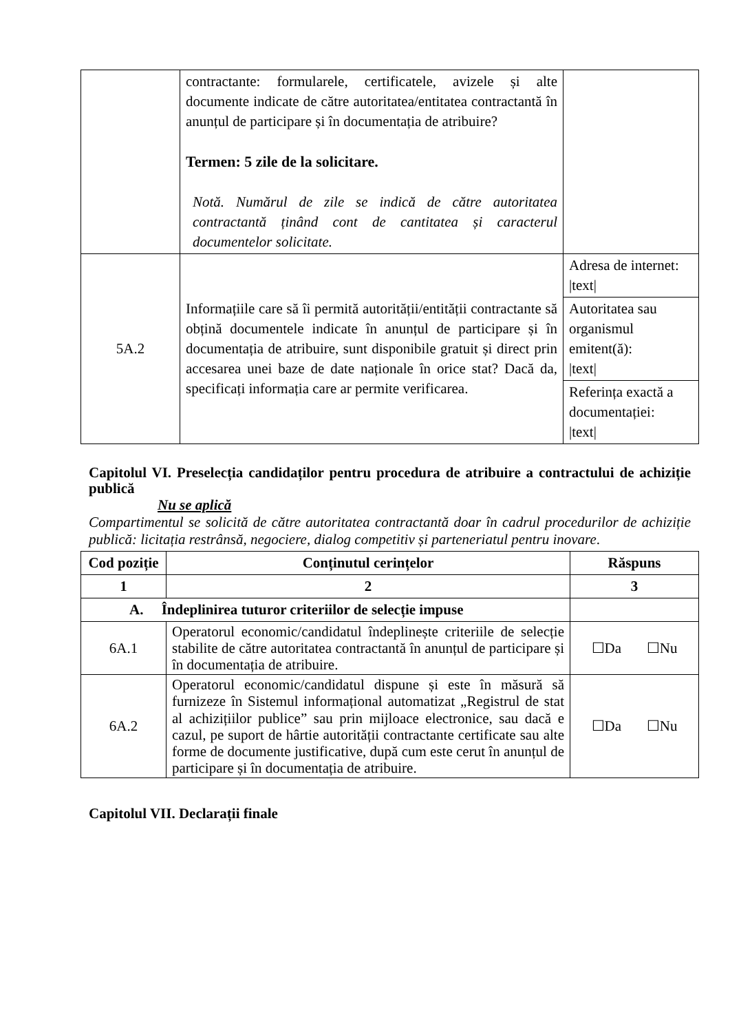| | contractante: formularele, certificatele, avizele și alte documente indicate de către autoritatea/entitatea contractantă în anunțul de participare și în documentația de atribuire? Termen: 5 zile de la solicitare. Notă. Numărul de zile se indică de către autoritatea contractantă ținând cont de cantitatea și caracterul documentelor solicitate. | |
| 5A.2 | Informațiile care să îi permită autorității/entității contractante să obțină documentele indicate în anunțul de participare și în documentația de atribuire, sunt disponibile gratuit și direct prin accesarea unei baze de date naționale în orice stat? Dacă da, specificați informația care ar permite verificarea. | Adresa de internet: /text/ |
| | | Autoritatea sau organismul emitent(ă): /text/ |
| | | Referința exactă a documentației: /text/ |
Capitolul VI. Preselecția candidaților pentru procedura de atribuire a contractului de achiziție publică
Nu se aplică
Compartimentul se solicită de către autoritatea contractantă doar în cadrul procedurilor de achiziție publică: licitația restrânsă, negociere, dialog competitiv și parteneriatul pentru inovare.
| Cod poziție | Conținutul cerințelor | Răspuns |
| --- | --- | --- |
| 1 | 2 | 3 |
| A. Îndeplinirea tuturor criteriilor de selecție impuse | | |
| 6A.1 | Operatorul economic/candidatul îndeplinește criteriile de selecție stabilite de către autoritatea contractantă în anunțul de participare și în documentația de atribuire. | ☐Da ☐Nu |
| 6A.2 | Operatorul economic/candidatul dispune și este în măsură să furnizeze în Sistemul informațional automatizat „Registrul de stat al achizițiilor publice” sau prin mijloace electronice, sau dacă e cazul, pe suport de hârtie autorității contractante certificate sau alte forme de documente justificative, după cum este cerut în anunțul de participare și în documentația de atribuire. | ☐Da ☐Nu |
Capitolul VII. Declarații finale